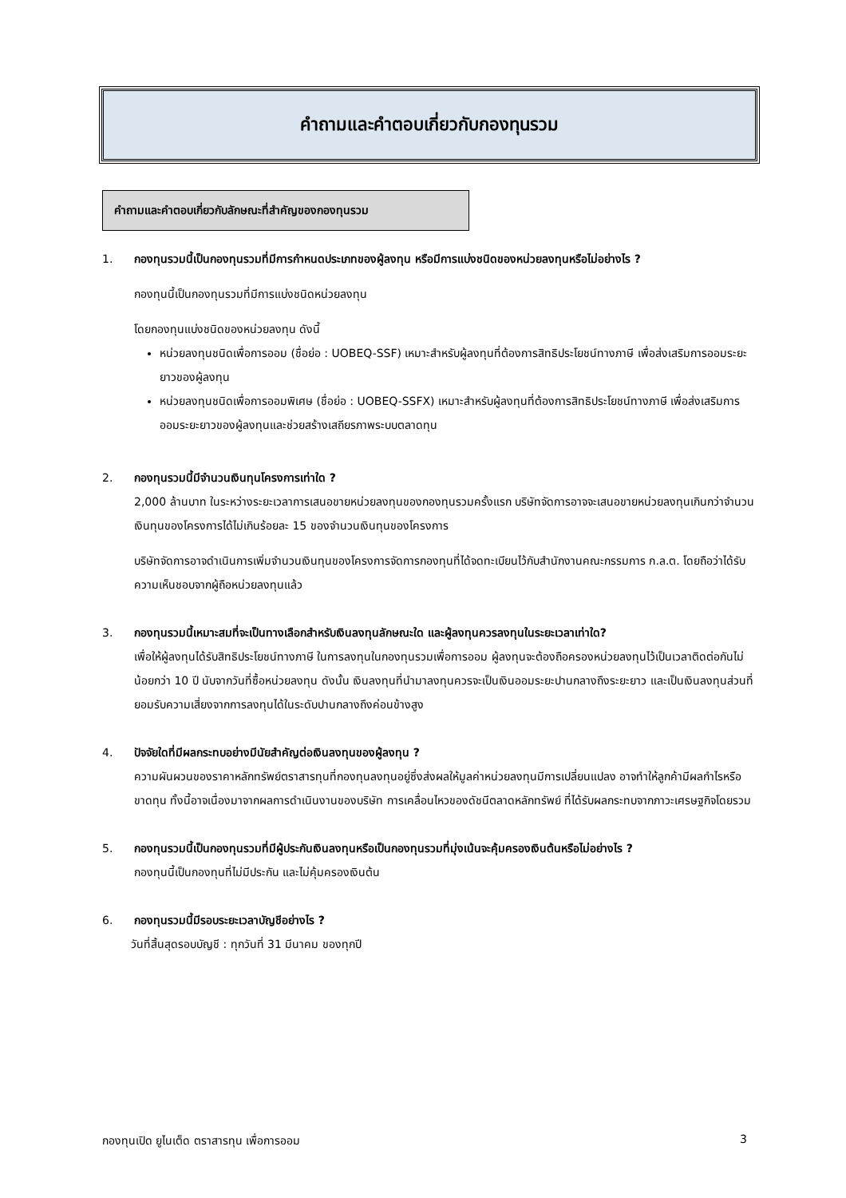คำถามและคำตอบเกี่ยวกับกองทุนรวม
คำถามและคำตอบเกี่ยวกับลักษณะที่สำคัญของกองทุนรวม
1. กองทุนรวมนี้เป็นกองทุนรวมที่มีการกำหนดประเภทของผู้ลงทุน หรือมีการแบ่งชนิดของหน่วยลงทุนหรือไม่อย่างไร ?
กองทุนนี้เป็นกองทุนรวมที่มีการแบ่งชนิดหน่วยลงทุน
โดยกองทุนแบ่งชนิดของหน่วยลงทุน ดังนี้
หน่วยลงทุนชนิดเพื่อการออม (ชื่อย่อ : UOBEQ-SSF) เหมาะสำหรับผู้ลงทุนที่ต้องการสิทธิประโยชน์ทางภาษี เพื่อส่งเสริมการออมระยะยาวของผู้ลงทุน
หน่วยลงทุนชนิดเพื่อการออมพิเศษ (ชื่อย่อ : UOBEQ-SSFX) เหมาะสำหรับผู้ลงทุนที่ต้องการสิทธิประโยชน์ทางภาษี เพื่อส่งเสริมการออมระยะยาวของผู้ลงทุนและช่วยสร้างเสถียรภาพระบบตลาดทุน
2. กองทุนรวมนี้มีจำนวนเงินทุนโครงการเท่าใด ?
2,000 ล้านบาท ในระหว่างระยะเวลาการเสนอขายหน่วยลงทุนของกองทุนรวมครั้งแรก บริษัทจัดการอาจจะเสนอขายหน่วยลงทุนเกินกว่าจำนวนเงินทุนของโครงการได้ไม่เกินร้อยละ 15 ของจำนวนเงินทุนของโครงการ
บริษัทจัดการอาจดำเนินการเพิ่มจำนวนเงินทุนของโครงการจัดการกองทุนที่ได้จดทะเบียนไว้กับสำนักงานคณะกรรมการ ก.ล.ต. โดยถือว่าได้รับความเห็นชอบจากผู้ถือหน่วยลงทุนแล้ว
3. กองทุนรวมนี้เหมาะสมที่จะเป็นทางเลือกสำหรับเงินลงทุนลักษณะใด และผู้ลงทุนควรลงทุนในระยะเวลาเท่าใด?
เพื่อให้ผู้ลงทุนได้รับสิทธิประโยชน์ทางภาษี ในการลงทุนในกองทุนรวมเพื่อการออม ผู้ลงทุนจะต้องถือครองหน่วยลงทุนไว้เป็นเวลาติดต่อกันไม่น้อยกว่า 10 ปี นับจากวันที่ซื้อหน่วยลงทุน ดังนั้น เงินลงทุนที่นำมาลงทุนควรจะเป็นเงินออมระยะปานกลางถึงระยะยาว และเป็นเงินลงทุนส่วนที่ยอมรับความเสี่ยงจากการลงทุนได้ในระดับปานกลางถึงค่อนข้างสูง
4. ปัจจัยใดที่มีผลกระทบอย่างมีนัยสำคัญต่อเงินลงทุนของผู้ลงทุน ?
ความผันผวนของราคาหลักทรัพย์ตราสารทุนที่กองทุนลงทุนอยู่ซึ่งส่งผลให้มูลค่าหน่วยลงทุนมีการเปลี่ยนแปลง อาจทำให้ลูกค้ามีผลกำไรหรือขาดทุน ทั้งนี้อาจเนื่องมาจากผลการดำเนินงานของบริษัท การเคลื่อนไหวของดัชนีตลาดหลักทรัพย์ ที่ได้รับผลกระทบจากภาวะเศรษฐกิจโดยรวม
5. กองทุนรวมนี้เป็นกองทุนรวมที่มีผู้ประกันเงินลงทุนหรือเป็นกองทุนรวมที่มุ่งเน้นจะคุ้มครองเงินต้นหรือไม่อย่างไร ?
กองทุนนี้เป็นกองทุนที่ไม่มีประกัน และไม่คุ้มครองเงินต้น
6. กองทุนรวมนี้มีรอบระยะเวลาบัญชีอย่างไร ?
วันที่สิ้นสุดรอบบัญชี : ทุกวันที่ 31 มีนาคม ของทุกปี
กองทุนเปิด ยูไนเต็ด ตราสารทุน เพื่อการออม 3